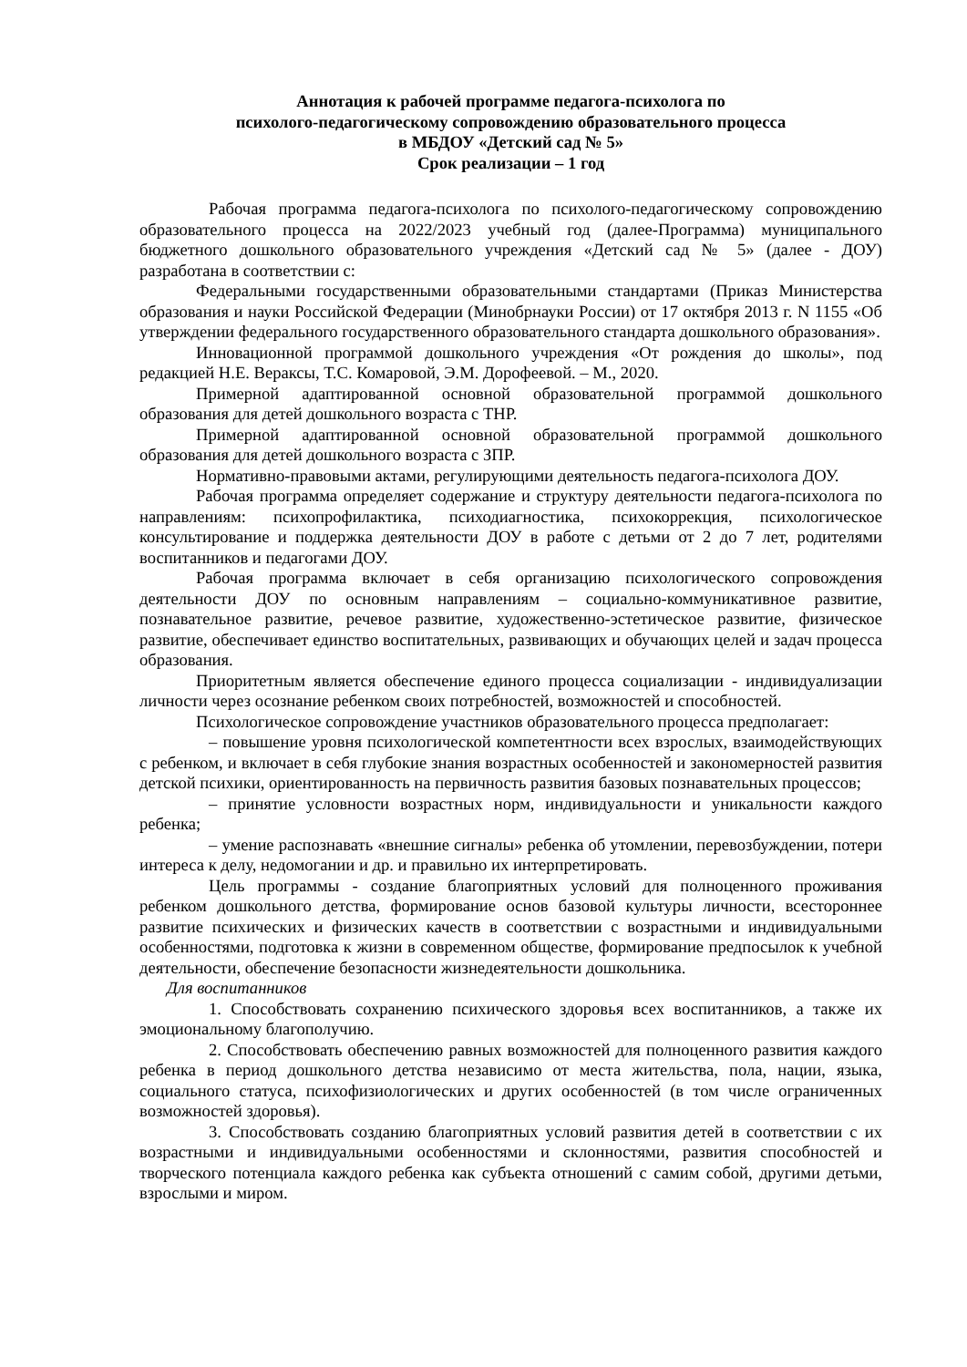Аннотация к рабочей программе педагога-психолога по
психолого-педагогическому сопровождению образовательного процесса
в МБДОУ «Детский сад № 5»
Срок реализации – 1 год
Рабочая программа педагога-психолога по психолого-педагогическому сопровождению образовательного процесса на 2022/2023 учебный год (далее-Программа) муниципального бюджетного дошкольного образовательного учреждения «Детский сад № 5» (далее - ДОУ) разработана в соответствии с:
Федеральными государственными образовательными стандартами (Приказ Министерства образования и науки Российской Федерации (Минобрнауки России) от 17 октября 2013 г. N 1155 «Об утверждении федерального государственного образовательного стандарта дошкольного образования».
Инновационной программой дошкольного учреждения «От рождения до школы», под редакцией Н.Е. Вераксы, Т.С. Комаровой, Э.М. Дорофеевой. – М., 2020.
Примерной адаптированной основной образовательной программой дошкольного образования для детей дошкольного возраста с ТНР.
Примерной адаптированной основной образовательной программой дошкольного образования для детей дошкольного возраста с ЗПР.
Нормативно-правовыми актами, регулирующими деятельность педагога-психолога ДОУ.
Рабочая программа определяет содержание и структуру деятельности педагога-психолога по направлениям: психопрофилактика, психодиагностика, психокоррекция, психологическое консультирование и поддержка деятельности ДОУ в работе с детьми от 2 до 7 лет, родителями воспитанников и педагогами ДОУ.
Рабочая программа включает в себя организацию психологического сопровождения деятельности ДОУ по основным направлениям – социально-коммуникативное развитие, познавательное развитие, речевое развитие, художественно-эстетическое развитие, физическое развитие, обеспечивает единство воспитательных, развивающих и обучающих целей и задач процесса образования.
Приоритетным является обеспечение единого процесса социализации - индивидуализации личности через осознание ребенком своих потребностей, возможностей и способностей.
Психологическое сопровождение участников образовательного процесса предполагает:
– повышение уровня психологической компетентности всех взрослых, взаимодействующих с ребенком, и включает в себя глубокие знания возрастных особенностей и закономерностей развития детской психики, ориентированность на первичность развития базовых познавательных процессов;
– принятие условности возрастных норм, индивидуальности и уникальности каждого ребенка;
– умение распознавать «внешние сигналы» ребенка об утомлении, перевозбуждении, потери интереса к делу, недомогании и др. и правильно их интерпретировать.
Цель программы - создание благоприятных условий для полноценного проживания ребенком дошкольного детства, формирование основ базовой культуры личности, всестороннее развитие психических и физических качеств в соответствии с возрастными и индивидуальными особенностями, подготовка к жизни в современном обществе, формирование предпосылок к учебной деятельности, обеспечение безопасности жизнедеятельности дошкольника.
Для воспитанников
1. Способствовать сохранению психического здоровья всех воспитанников, а также их эмоциональному благополучию.
2. Способствовать обеспечению равных возможностей для полноценного развития каждого ребенка в период дошкольного детства независимо от места жительства, пола, нации, языка, социального статуса, психофизиологических и других особенностей (в том числе ограниченных возможностей здоровья).
3. Способствовать созданию благоприятных условий развития детей в соответствии с их возрастными и индивидуальными особенностями и склонностями, развития способностей и творческого потенциала каждого ребенка как субъекта отношений с самим собой, другими детьми, взрослыми и миром.